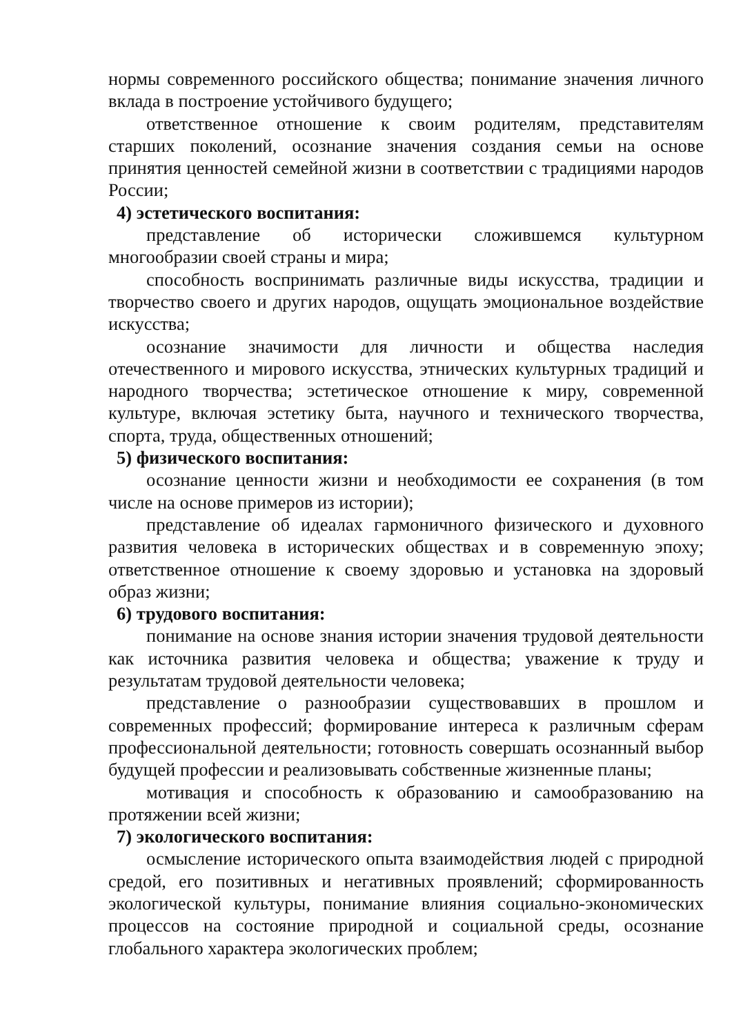нормы современного российского общества; понимание значения личного вклада в построение устойчивого будущего;
ответственное отношение к своим родителям, представителям старших поколений, осознание значения создания семьи на основе принятия ценностей семейной жизни в соответствии с традициями народов России;
4) эстетического воспитания:
представление об исторически сложившемся культурном многообразии своей страны и мира;
способность воспринимать различные виды искусства, традиции и творчество своего и других народов, ощущать эмоциональное воздействие искусства;
осознание значимости для личности и общества наследия отечественного и мирового искусства, этнических культурных традиций и народного творчества; эстетическое отношение к миру, современной культуре, включая эстетику быта, научного и технического творчества, спорта, труда, общественных отношений;
5) физического воспитания:
осознание ценности жизни и необходимости ее сохранения (в том числе на основе примеров из истории);
представление об идеалах гармоничного физического и духовного развития человека в исторических обществах и в современную эпоху; ответственное отношение к своему здоровью и установка на здоровый образ жизни;
6) трудового воспитания:
понимание на основе знания истории значения трудовой деятельности как источника развития человека и общества; уважение к труду и результатам трудовой деятельности человека;
представление о разнообразии существовавших в прошлом и современных профессий; формирование интереса к различным сферам профессиональной деятельности; готовность совершать осознанный выбор будущей профессии и реализовывать собственные жизненные планы;
мотивация и способность к образованию и самообразованию на протяжении всей жизни;
7) экологического воспитания:
осмысление исторического опыта взаимодействия людей с природной средой, его позитивных и негативных проявлений; сформированность экологической культуры, понимание влияния социально-экономических процессов на состояние природной и социальной среды, осознание глобального характера экологических проблем;